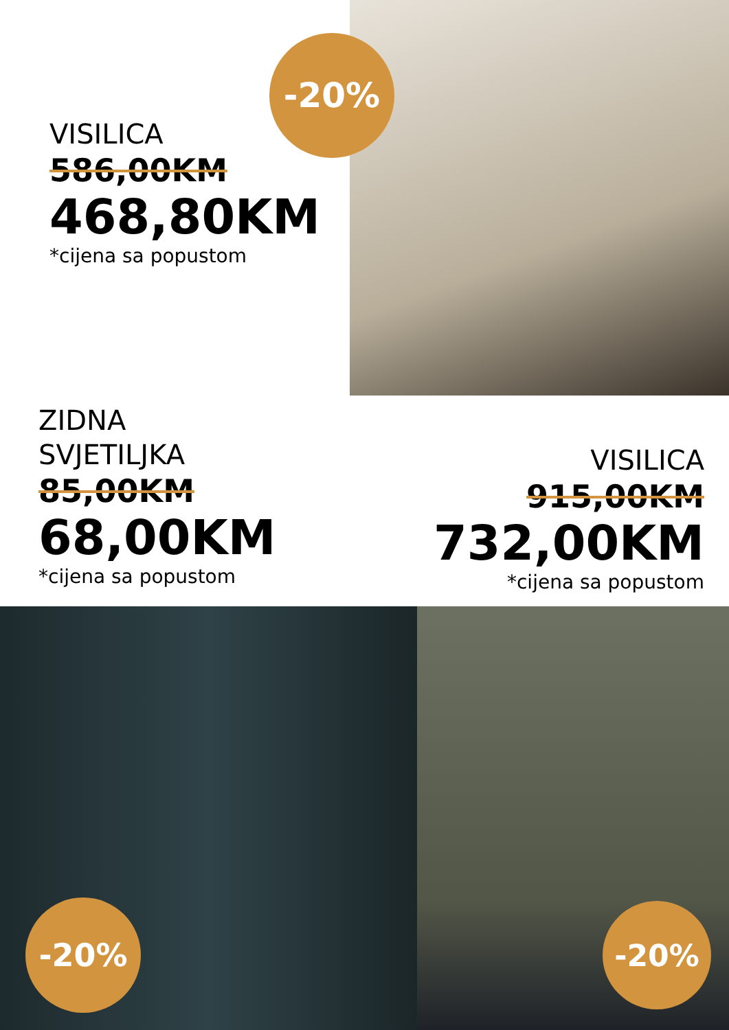-20%
VISILICA
586,00KM
468,80KM
*cijena sa popustom
ZIDNA
SVJETILJKA
85,00KM
68,00KM
*cijena sa popustom
VISILICA
915,00KM
732,00KM
*cijena sa popustom
-20% -20%